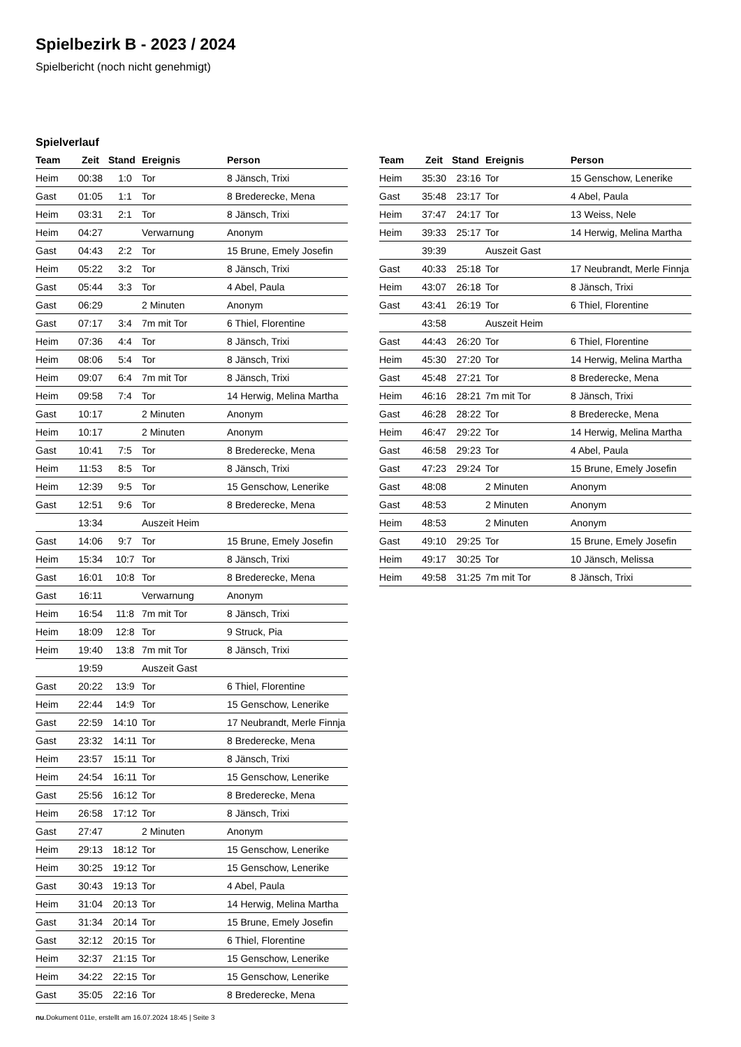Spielbezirk B - 2023 / 2024
Spielbericht (noch nicht genehmigt)
Spielverlauf
| Team | Zeit | Stand | Ereignis | Person |
| --- | --- | --- | --- | --- |
| Heim | 00:38 | 1:0 | Tor | 8 Jänsch, Trixi |
| Gast | 01:05 | 1:1 | Tor | 8 Brederecke, Mena |
| Heim | 03:31 | 2:1 | Tor | 8 Jänsch, Trixi |
| Heim | 04:27 | | Verwarnung | Anonym |
| Gast | 04:43 | 2:2 | Tor | 15 Brune, Emely Josefin |
| Heim | 05:22 | 3:2 | Tor | 8 Jänsch, Trixi |
| Gast | 05:44 | 3:3 | Tor | 4 Abel, Paula |
| Gast | 06:29 | | 2 Minuten | Anonym |
| Gast | 07:17 | 3:4 | 7m mit Tor | 6 Thiel, Florentine |
| Heim | 07:36 | 4:4 | Tor | 8 Jänsch, Trixi |
| Heim | 08:06 | 5:4 | Tor | 8 Jänsch, Trixi |
| Heim | 09:07 | 6:4 | 7m mit Tor | 8 Jänsch, Trixi |
| Heim | 09:58 | 7:4 | Tor | 14 Herwig, Melina Martha |
| Gast | 10:17 | | 2 Minuten | Anonym |
| Heim | 10:17 | | 2 Minuten | Anonym |
| Gast | 10:41 | 7:5 | Tor | 8 Brederecke, Mena |
| Heim | 11:53 | 8:5 | Tor | 8 Jänsch, Trixi |
| Heim | 12:39 | 9:5 | Tor | 15 Genschow, Lenerike |
| Gast | 12:51 | 9:6 | Tor | 8 Brederecke, Mena |
| | 13:34 | | Auszeit Heim | |
| Gast | 14:06 | 9:7 | Tor | 15 Brune, Emely Josefin |
| Heim | 15:34 | 10:7 | Tor | 8 Jänsch, Trixi |
| Gast | 16:01 | 10:8 | Tor | 8 Brederecke, Mena |
| Gast | 16:11 | | Verwarnung | Anonym |
| Heim | 16:54 | 11:8 | 7m mit Tor | 8 Jänsch, Trixi |
| Heim | 18:09 | 12:8 | Tor | 9 Struck, Pia |
| Heim | 19:40 | 13:8 | 7m mit Tor | 8 Jänsch, Trixi |
| | 19:59 | | Auszeit Gast | |
| Gast | 20:22 | 13:9 | Tor | 6 Thiel, Florentine |
| Heim | 22:44 | 14:9 | Tor | 15 Genschow, Lenerike |
| Gast | 22:59 | 14:10 | Tor | 17 Neubrandt, Merle Finnja |
| Gast | 23:32 | 14:11 | Tor | 8 Brederecke, Mena |
| Heim | 23:57 | 15:11 | Tor | 8 Jänsch, Trixi |
| Heim | 24:54 | 16:11 | Tor | 15 Genschow, Lenerike |
| Gast | 25:56 | 16:12 | Tor | 8 Brederecke, Mena |
| Heim | 26:58 | 17:12 | Tor | 8 Jänsch, Trixi |
| Gast | 27:47 | | 2 Minuten | Anonym |
| Heim | 29:13 | 18:12 | Tor | 15 Genschow, Lenerike |
| Heim | 30:25 | 19:12 | Tor | 15 Genschow, Lenerike |
| Gast | 30:43 | 19:13 | Tor | 4 Abel, Paula |
| Heim | 31:04 | 20:13 | Tor | 14 Herwig, Melina Martha |
| Gast | 31:34 | 20:14 | Tor | 15 Brune, Emely Josefin |
| Gast | 32:12 | 20:15 | Tor | 6 Thiel, Florentine |
| Heim | 32:37 | 21:15 | Tor | 15 Genschow, Lenerike |
| Heim | 34:22 | 22:15 | Tor | 15 Genschow, Lenerike |
| Gast | 35:05 | 22:16 | Tor | 8 Brederecke, Mena |
| Team | Zeit | Stand | Ereignis | Person |
| --- | --- | --- | --- | --- |
| Heim | 35:30 | 23:16 | Tor | 15 Genschow, Lenerike |
| Gast | 35:48 | 23:17 | Tor | 4 Abel, Paula |
| Heim | 37:47 | 24:17 | Tor | 13 Weiss, Nele |
| Heim | 39:33 | 25:17 | Tor | 14 Herwig, Melina Martha |
| | 39:39 | | Auszeit Gast | |
| Gast | 40:33 | 25:18 | Tor | 17 Neubrandt, Merle Finnja |
| Heim | 43:07 | 26:18 | Tor | 8 Jänsch, Trixi |
| Gast | 43:41 | 26:19 | Tor | 6 Thiel, Florentine |
| | 43:58 | | Auszeit Heim | |
| Gast | 44:43 | 26:20 | Tor | 6 Thiel, Florentine |
| Heim | 45:30 | 27:20 | Tor | 14 Herwig, Melina Martha |
| Gast | 45:48 | 27:21 | Tor | 8 Brederecke, Mena |
| Heim | 46:16 | 28:21 | 7m mit Tor | 8 Jänsch, Trixi |
| Gast | 46:28 | 28:22 | Tor | 8 Brederecke, Mena |
| Heim | 46:47 | 29:22 | Tor | 14 Herwig, Melina Martha |
| Gast | 46:58 | 29:23 | Tor | 4 Abel, Paula |
| Gast | 47:23 | 29:24 | Tor | 15 Brune, Emely Josefin |
| Gast | 48:08 | | 2 Minuten | Anonym |
| Gast | 48:53 | | 2 Minuten | Anonym |
| Heim | 48:53 | | 2 Minuten | Anonym |
| Gast | 49:10 | 29:25 | Tor | 15 Brune, Emely Josefin |
| Heim | 49:17 | 30:25 | Tor | 10 Jänsch, Melissa |
| Heim | 49:58 | 31:25 | 7m mit Tor | 8 Jänsch, Trixi |
nu.Dokument 011e, erstellt am 16.07.2024 18:45 | Seite 3